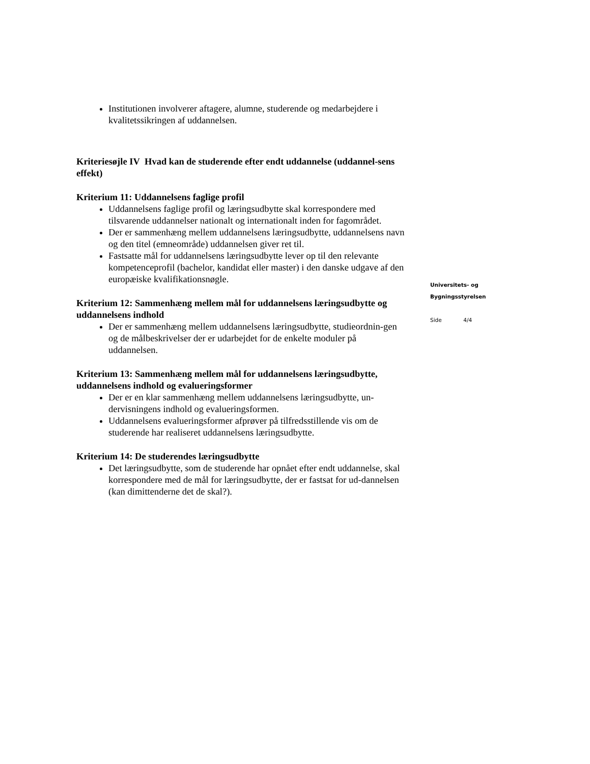Institutionen involverer aftagere, alumne, studerende og medarbejdere i kvalitetssikringen af uddannelsen.
Kriteriesøjle IV Hvad kan de studerende efter endt uddannelse (uddannel-sens effekt)
Kriterium 11: Uddannelsens faglige profil
Uddannelsens faglige profil og læringsudbytte skal korrespondere med tilsvarende uddannelser nationalt og internationalt inden for fagområdet.
Der er sammenhæng mellem uddannelsens læringsudbytte, uddannelsens navn og den titel (emneområde) uddannelsen giver ret til.
Fastsatte mål for uddannelsens læringsudbytte lever op til den relevante kompetenceprofil (bachelor, kandidat eller master) i den danske udgave af den europæiske kvalifikationsnøgle.
Kriterium 12: Sammenhæng mellem mål for uddannelsens læringsudbytte og uddannelsens indhold
Der er sammenhæng mellem uddannelsens læringsudbytte, studieordnin-gen og de målbeskrivelser der er udarbejdet for de enkelte moduler på uddannelsen.
Kriterium 13: Sammenhæng mellem mål for uddannelsens læringsudbytte, uddannelsens indhold og evalueringsformer
Der er en klar sammenhæng mellem uddannelsens læringsudbytte, un-dervisningens indhold og evalueringsformen.
Uddannelsens evalueringsformer afprøver på tilfredsstillende vis om de studerende har realiseret uddannelsens læringsudbytte.
Kriterium 14: De studerendes læringsudbytte
Det læringsudbytte, som de studerende har opnået efter endt uddannelse, skal korrespondere med de mål for læringsudbytte, der er fastsat for ud-dannelsen (kan dimittenderne det de skal?).
Universitets- og
Bygningsstyrelsen
Side 4/4